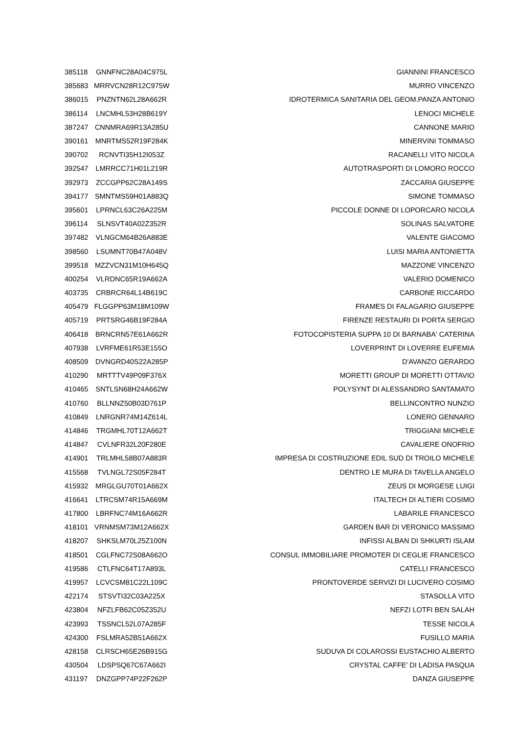| 385118 | GNNFNC28A04C975L | GIANNINI FRANCESCO |
| 385683 | MRRVCN28R12C975W | MURRO VINCENZO |
| 386015 | PNZNTN62L28A662R | IDROTERMICA SANITARIA DEL GEOM.PANZA ANTONIO |
| 386114 | LNCMHL53H28B619Y | LENOCI MICHELE |
| 387247 | CNNMRA69R13A285U | CANNONE MARIO |
| 390161 | MNRTMS52R19F284K | MINERVINI TOMMASO |
| 390702 | RCNVTI35H12I053Z | RACANELLI VITO NICOLA |
| 392547 | LMRRCC71H01L219R | AUTOTRASPORTI DI LOMORO ROCCO |
| 392973 | ZCCGPP62C28A149S | ZACCARIA GIUSEPPE |
| 394177 | SMNTMS59H01A883Q | SIMONE TOMMASO |
| 395601 | LPRNCL63C26A225M | PICCOLE DONNE DI LOPORCARO NICOLA |
| 396114 | SLNSVT40A02Z352R | SOLINAS SALVATORE |
| 397482 | VLNGCM64B26A883E | VALENTE GIACOMO |
| 398560 | LSUMNT70B47A048V | LUISI MARIA ANTONIETTA |
| 399518 | MZZVCN31M10H645Q | MAZZONE VINCENZO |
| 400254 | VLRDNC65R19A662A | VALERIO DOMENICO |
| 403735 | CRBRCR64L14B619C | CARBONE RICCARDO |
| 405479 | FLGGPP63M18M109W | FRAMES DI FALAGARIO GIUSEPPE |
| 405719 | PRTSRG46B19F284A | FIRENZE RESTAURI DI PORTA SERGIO |
| 406418 | BRNCRN57E61A662R | FOTOCOPISTERIA SUPPA 10 DI BARNABA' CATERINA |
| 407938 | LVRFME61R53E155O | LOVERPRINT DI LOVERRE EUFEMIA |
| 408509 | DVNGRD40S22A285P | D'AVANZO GERARDO |
| 410290 | MRTTTV49P09F376X | MORETTI GROUP DI MORETTI OTTAVIO |
| 410465 | SNTLSN68H24A662W | POLYSYNT DI ALESSANDRO SANTAMATO |
| 410760 | BLLNNZ50B03D761P | BELLINCONTRO NUNZIO |
| 410849 | LNRGNR74M14Z614L | LONERO GENNARO |
| 414846 | TRGMHL70T12A662T | TRIGGIANI MICHELE |
| 414847 | CVLNFR32L20F280E | CAVALIERE ONOFRIO |
| 414901 | TRLMHL58B07A883R | IMPRESA DI COSTRUZIONE EDIL SUD DI TROILO MICHELE |
| 415568 | TVLNGL72S05F284T | DENTRO LE MURA DI TAVELLA ANGELO |
| 415932 | MRGLGU70T01A662X | ZEUS DI MORGESE LUIGI |
| 416641 | LTRCSM74R15A669M | ITALTECH DI ALTIERI COSIMO |
| 417800 | LBRFNC74M16A662R | LABARILE FRANCESCO |
| 418101 | VRNMSM73M12A662X | GARDEN BAR DI VERONICO MASSIMO |
| 418207 | SHKSLM70L25Z100N | INFISSI ALBAN DI SHKURTI ISLAM |
| 418501 | CGLFNC72S08A662O | CONSUL IMMOBILIARE PROMOTER DI CEGLIE FRANCESCO |
| 419586 | CTLFNC64T17A893L | CATELLI FRANCESCO |
| 419957 | LCVCSM81C22L109C | PRONTOVERDE SERVIZI DI LUCIVERO COSIMO |
| 422174 | STSVTI32C03A225X | STASOLLA VITO |
| 423804 | NFZLFB62C05Z352U | NEFZI LOTFI BEN SALAH |
| 423993 | TSSNCL52L07A285F | TESSE NICOLA |
| 424300 | FSLMRA52B51A662X | FUSILLO MARIA |
| 428158 | CLRSCH65E26B915G | SUDUVA DI COLAROSSI EUSTACHIO ALBERTO |
| 430504 | LDSPSQ67C67A662I | CRYSTAL CAFFE' DI LADISA PASQUA |
| 431197 | DNZGPP74P22F262P | DANZA GIUSEPPE |